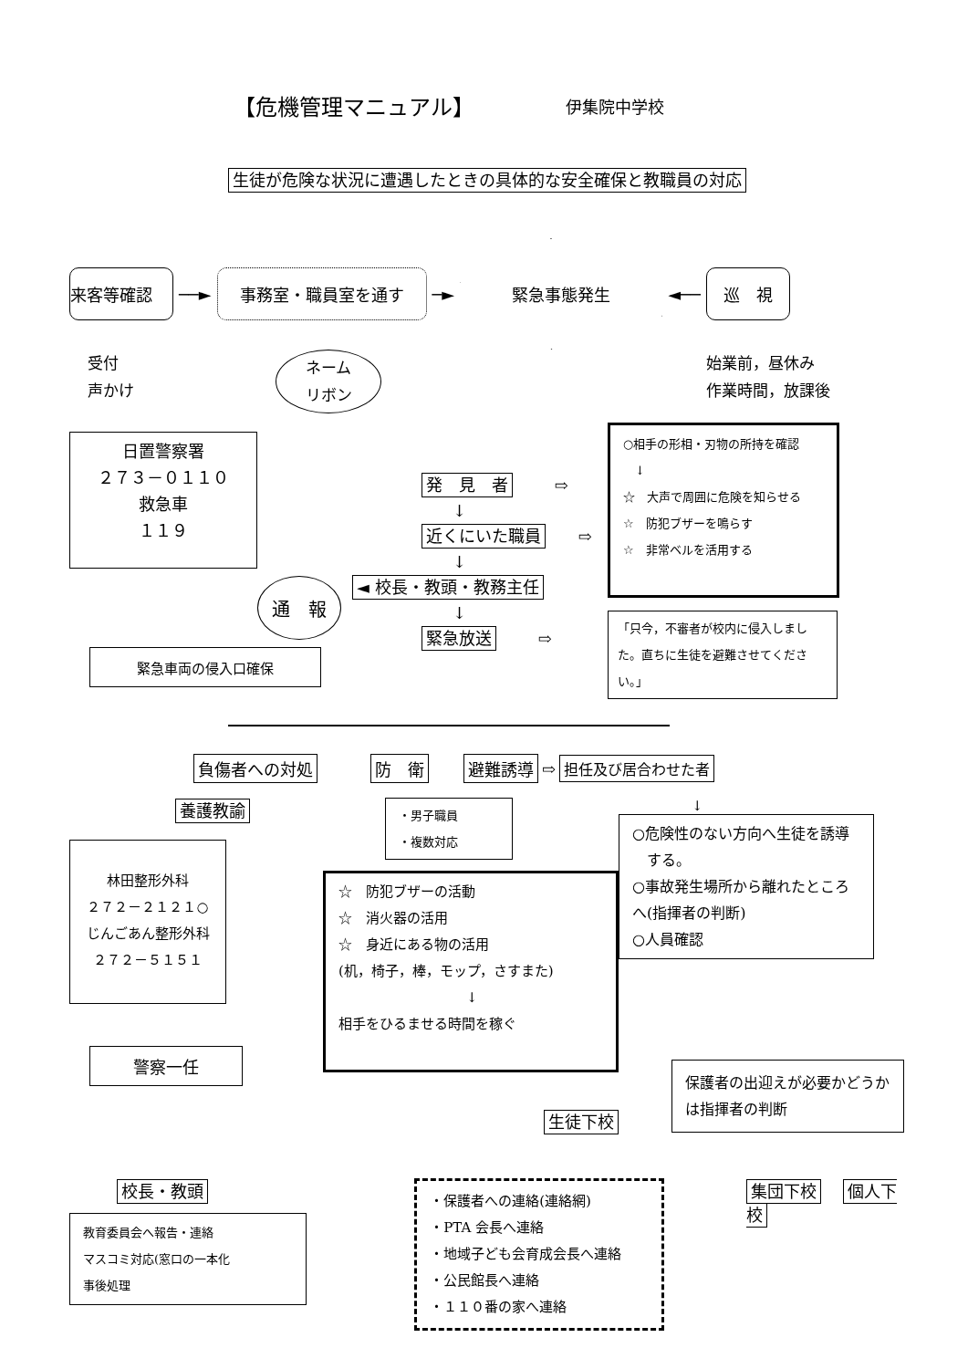【危機管理マニュアル】
伊集院中学校
生徒が危険な状況に遭遇したときの具体的な安全確保と教職員の対応
来客等確認
──►
事務室・職員室を通す
─►
緊急事態発生
◄──
巡　視
受付
声かけ
ネーム
リボン
始業前，昼休み
作業時間，放課後
日置警察署
２７３－０１１０
救急車
１１９
通　報
緊急車両の侵入口確保
発　見　者 ⇨
↓
近くにいた職員 ⇨
↓
◄ 校長・教頭・教務主任
↓
緊急放送 ⇨
○相手の形相・刃物の所持を確認
　↓
☆　大声で周囲に危険を知らせる
☆　防犯ブザーを鳴らす
☆　非常ベルを活用する
「只今，不審者が校内に侵入しました。直ちに生徒を避難させてください。」
負傷者への対処 防　衛 避難誘導 ⇨ 担任及び居合わせた者
養護教諭
林田整形外科
２７２－２１２１○
じんごあん整形外科
２７２－５１５１
警察一任
・男子職員
・複数対応
☆　防犯ブザーの活動
☆　消火器の活用
☆　身近にある物の活用
(机，椅子，棒，モップ，さすまた)
↓
相手をひるませる時間を稼ぐ
生徒下校
↓
○危険性のない方向へ生徒を誘導
　する。
○事故発生場所から離れたところ
へ(指揮者の判断)
○人員確認
保護者の出迎えが必要かどうかは指揮者の判断
校長・教頭
教育委員会へ報告・連絡
マスコミ対応(窓口の一本化
事後処理
・保護者への連絡(連絡網)
・PTA 会長へ連絡
・地域子ども会育成会長へ連絡
・公民館長へ連絡
・１１０番の家へ連絡
集団下校 個人下校